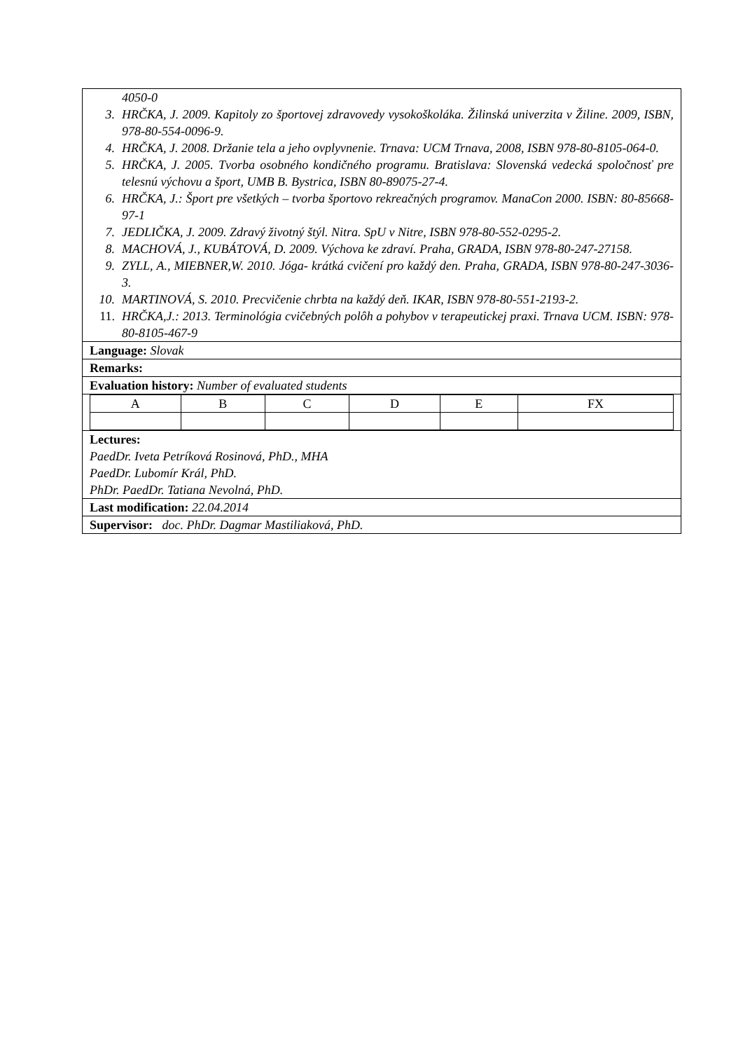| 4050-0 3. HRČKA, J. 2009. Kapitoly zo športovej zdravovedy vysokoškoláka. Žilinská univerzita v Žiline. 2009, ISBN, 978-80-554-0096-9. 4. HRČKA, J. 2008. Držanie tela a jeho ovplyvnenie. Trnava: UCM Trnava, 2008, ISBN 978-80-8105-064-0. 5. HRČKA, J. 2005. Tvorba osobného kondičného programu. Bratislava: Slovenská vedecká spoločnosť pre telesnú výchovu a šport, UMB B. Bystrica, ISBN 80-89075-27-4. 6. HRČKA, J.: Šport pre všetkých – tvorba športovo rekreačných programov. ManaCon 2000. ISBN: 80-85668-97-1 7. JEDLIČKA, J. 2009. Zdravý životný štýl. Nitra. SpU v Nitre, ISBN 978-80-552-0295-2. 8. MACHOVÁ, J., KUBÁTOVÁ, D. 2009. Výchova ke zdraví. Praha, GRADA, ISBN 978-80-247-27158. 9. ZYLL, A., MIEBNER,W. 2010. Jóga- krátká cvičení pro každý den. Praha, GRADA, ISBN 978-80-247-3036-3. 10. MARTINOVÁ, S. 2010. Precvičenie chrbta na každý deň. IKAR, ISBN 978-80-551-2193-2. 11. HRČKA,J.: 2013. Terminológia cvičebných polôh a pohybov v terapeutickej praxi. Trnava UCM. ISBN: 978-80-8105-467-9 |
| Language: Slovak |
| Remarks: |
| Evaluation history: Number of evaluated students |
| / A / B / C / D / E / FX / |
| Lectures: PaedDr. Iveta Petríková Rosinová, PhD., MHA PaedDr. Lubomír Král, PhD. PhDr. PaedDr. Tatiana Nevolná, PhD. |
| Last modification: 22.04.2014 |
| Supervisor: doc. PhDr. Dagmar Mastiliaková, PhD. |